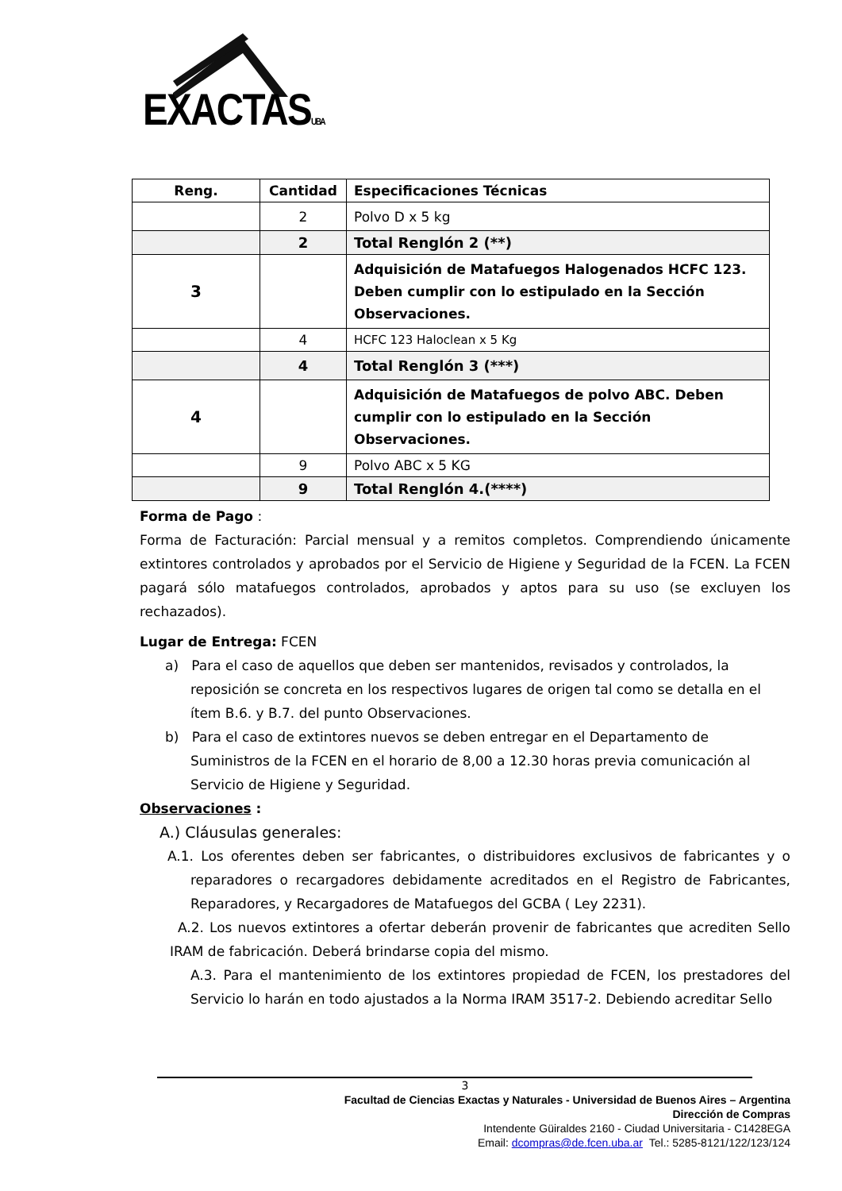EXACTASUBA
| Reng. | Cantidad | Especificaciones Técnicas |
| --- | --- | --- |
| | 2 | Polvo D x 5 kg |
| | 2 | Total Renglón 2 (**) |
| 3 | | Adquisición de Matafuegos Halogenados HCFC 123. Deben cumplir con lo estipulado en la Sección Observaciones. |
| | 4 | HCFC 123 Haloclean x 5 Kg |
| | 4 | Total Renglón 3 (***) |
| 4 | | Adquisición de Matafuegos de polvo ABC. Deben cumplir con lo estipulado en la Sección Observaciones. |
| | 9 | Polvo ABC x 5 KG |
| | 9 | Total Renglón 4.(****) |
Forma de Pago :
Forma de Facturación: Parcial mensual y a remitos completos. Comprendiendo únicamente extintores controlados y aprobados por el Servicio de Higiene y Seguridad de la FCEN. La FCEN pagará sólo matafuegos controlados, aprobados y aptos para su uso (se excluyen los rechazados).
Lugar de Entrega: FCEN
a) Para el caso de aquellos que deben ser mantenidos, revisados y controlados, la reposición se concreta en los respectivos lugares de origen tal como se detalla en el ítem B.6. y B.7. del punto Observaciones.
b) Para el caso de extintores nuevos se deben entregar en el Departamento de Suministros de la FCEN en el horario de 8,00 a 12.30 horas previa comunicación al Servicio de Higiene y Seguridad.
Observaciones :
A.) Cláusulas generales:
A.1. Los oferentes deben ser fabricantes, o distribuidores exclusivos de fabricantes y o reparadores o recargadores debidamente acreditados en el Registro de Fabricantes, Reparadores, y Recargadores de Matafuegos del GCBA ( Ley 2231).
A.2. Los nuevos extintores a ofertar deberán provenir de fabricantes que acrediten Sello IRAM de fabricación. Deberá brindarse copia del mismo.
A.3. Para el mantenimiento de los extintores propiedad de FCEN, los prestadores del Servicio lo harán en todo ajustados a la Norma IRAM 3517-2. Debiendo acreditar Sello
3
Facultad de Ciencias Exactas y Naturales - Universidad de Buenos Aires – Argentina
Dirección de Compras
Intendente Güiraldes 2160 - Ciudad Universitaria - C1428EGA
Email: dcompras@de.fcen.uba.ar Tel.: 5285-8121/122/123/124